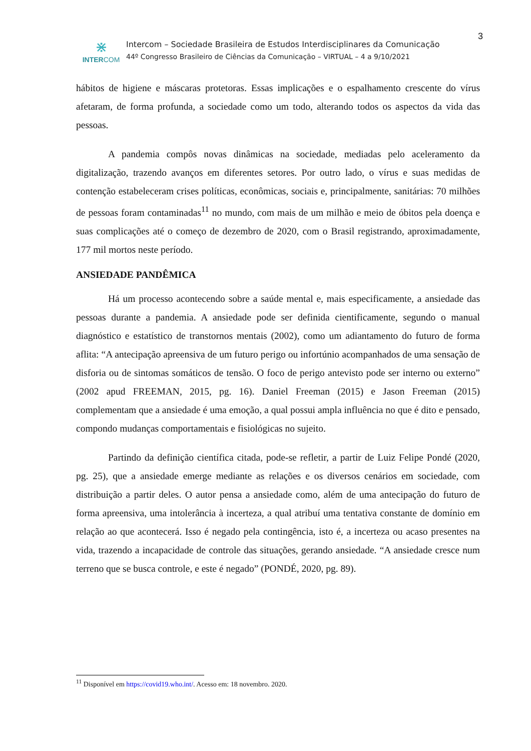3
⋇
INTERCOM
Intercom – Sociedade Brasileira de Estudos Interdisciplinares da Comunicação
44º Congresso Brasileiro de Ciências da Comunicação – VIRTUAL – 4 a 9/10/2021
hábitos de higiene e máscaras protetoras. Essas implicações e o espalhamento crescente do vírus afetaram, de forma profunda, a sociedade como um todo, alterando todos os aspectos da vida das pessoas.
A pandemia compôs novas dinâmicas na sociedade, mediadas pelo aceleramento da digitalização, trazendo avanços em diferentes setores. Por outro lado, o vírus e suas medidas de contenção estabeleceram crises políticas, econômicas, sociais e, principalmente, sanitárias: 70 milhões de pessoas foram contaminadas<sup>11</sup> no mundo, com mais de um milhão e meio de óbitos pela doença e suas complicações até o começo de dezembro de 2020, com o Brasil registrando, aproximadamente, 177 mil mortos neste período.
ANSIEDADE PANDÊMICA
Há um processo acontecendo sobre a saúde mental e, mais especificamente, a ansiedade das pessoas durante a pandemia. A ansiedade pode ser definida cientificamente, segundo o manual diagnóstico e estatístico de transtornos mentais (2002), como um adiantamento do futuro de forma aflita: “A antecipação apreensiva de um futuro perigo ou infortúnio acompanhados de uma sensação de disforia ou de sintomas somáticos de tensão. O foco de perigo antevisto pode ser interno ou externo” (2002 apud FREEMAN, 2015, pg. 16). Daniel Freeman (2015) e Jason Freeman (2015) complementam que a ansiedade é uma emoção, a qual possui ampla influência no que é dito e pensado, compondo mudanças comportamentais e fisiológicas no sujeito.
Partindo da definição científica citada, pode-se refletir, a partir de Luiz Felipe Pondé (2020, pg. 25), que a ansiedade emerge mediante as relações e os diversos cenários em sociedade, com distribuição a partir deles. O autor pensa a ansiedade como, além de uma antecipação do futuro de forma apreensiva, uma intolerância à incerteza, a qual atribuí uma tentativa constante de domínio em relação ao que acontecerá. Isso é negado pela contingência, isto é, a incerteza ou acaso presentes na vida, trazendo a incapacidade de controle das situações, gerando ansiedade. “A ansiedade cresce num terreno que se busca controle, e este é negado” (PONDÉ, 2020, pg. 89).
<sup>11</sup> Disponível em https://covid19.who.int/. Acesso em: 18 novembro. 2020.